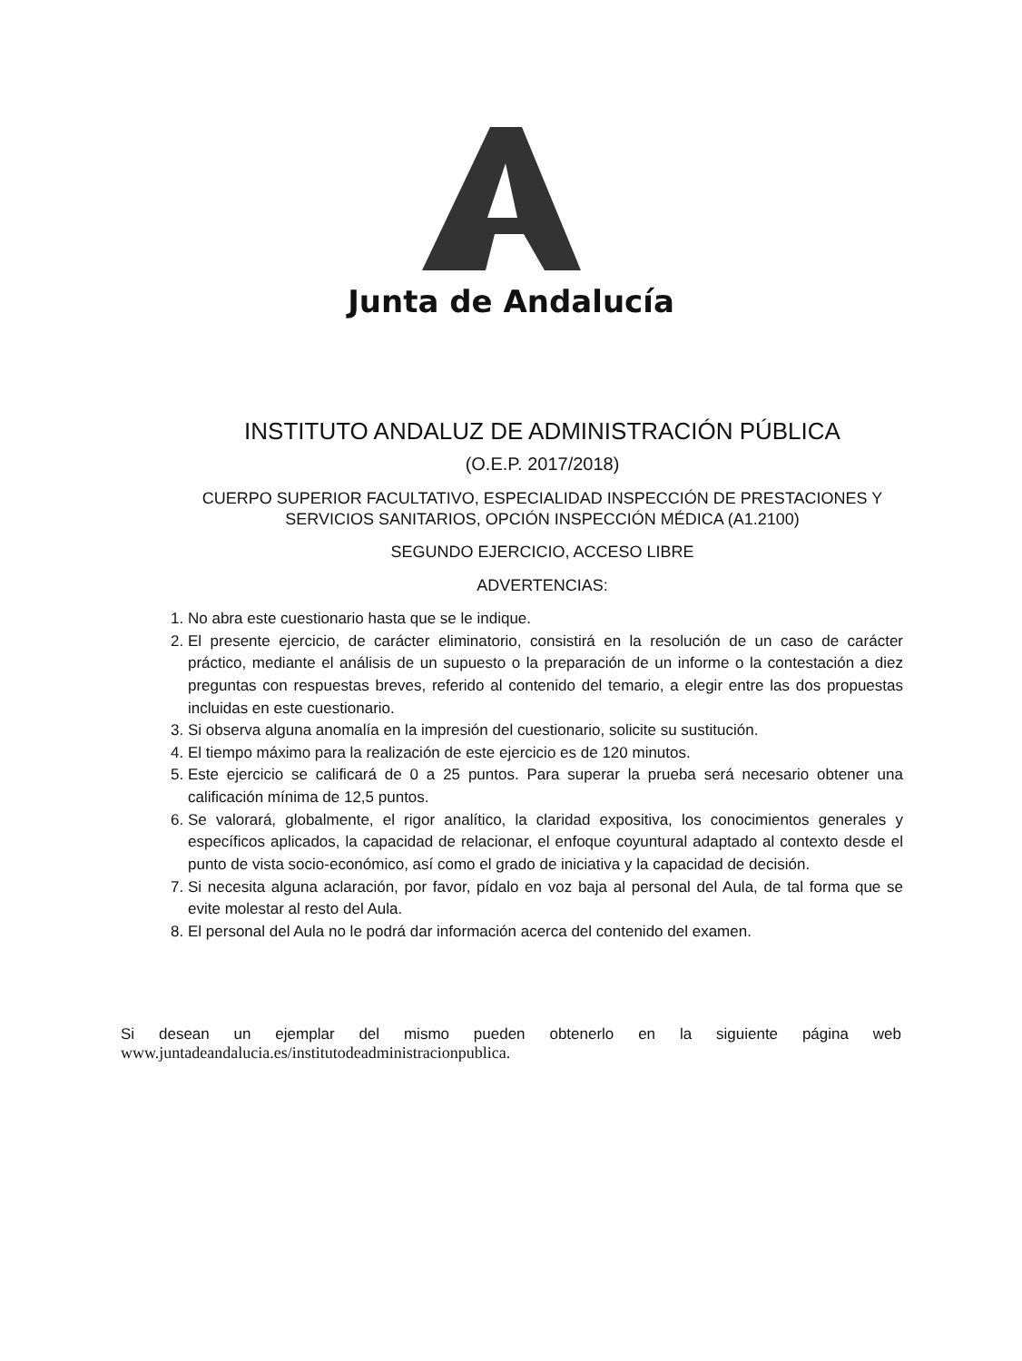Junta de Andalucía
INSTITUTO ANDALUZ DE ADMINISTRACIÓN PÚBLICA
(O.E.P. 2017/2018)
CUERPO SUPERIOR FACULTATIVO, ESPECIALIDAD INSPECCIÓN DE PRESTACIONES Y SERVICIOS SANITARIOS, OPCIÓN INSPECCIÓN MÉDICA (A1.2100)
SEGUNDO EJERCICIO, ACCESO LIBRE
ADVERTENCIAS:
1. No abra este cuestionario hasta que se le indique.
2. El presente ejercicio, de carácter eliminatorio, consistirá en la resolución de un caso de carácter práctico, mediante el análisis de un supuesto o la preparación de un informe o la contestación a diez preguntas con respuestas breves, referido al contenido del temario, a elegir entre las dos propuestas incluidas en este cuestionario.
3. Si observa alguna anomalía en la impresión del cuestionario, solicite su sustitución.
4. El tiempo máximo para la realización de este ejercicio es de 120 minutos.
5. Este ejercicio se calificará de 0 a 25 puntos. Para superar la prueba será necesario obtener una calificación mínima de 12,5 puntos.
6. Se valorará, globalmente, el rigor analítico, la claridad expositiva, los conocimientos generales y específicos aplicados, la capacidad de relacionar, el enfoque coyuntural adaptado al contexto desde el punto de vista socio-económico, así como el grado de iniciativa y la capacidad de decisión.
7. Si necesita alguna aclaración, por favor, pídalo en voz baja al personal del Aula, de tal forma que se evite molestar al resto del Aula.
8. El personal del Aula no le podrá dar información acerca del contenido del examen.
Si desean un ejemplar del mismo pueden obtenerlo en la siguiente página web
www.juntadeandalucia.es/institutodeadministracionpublica.